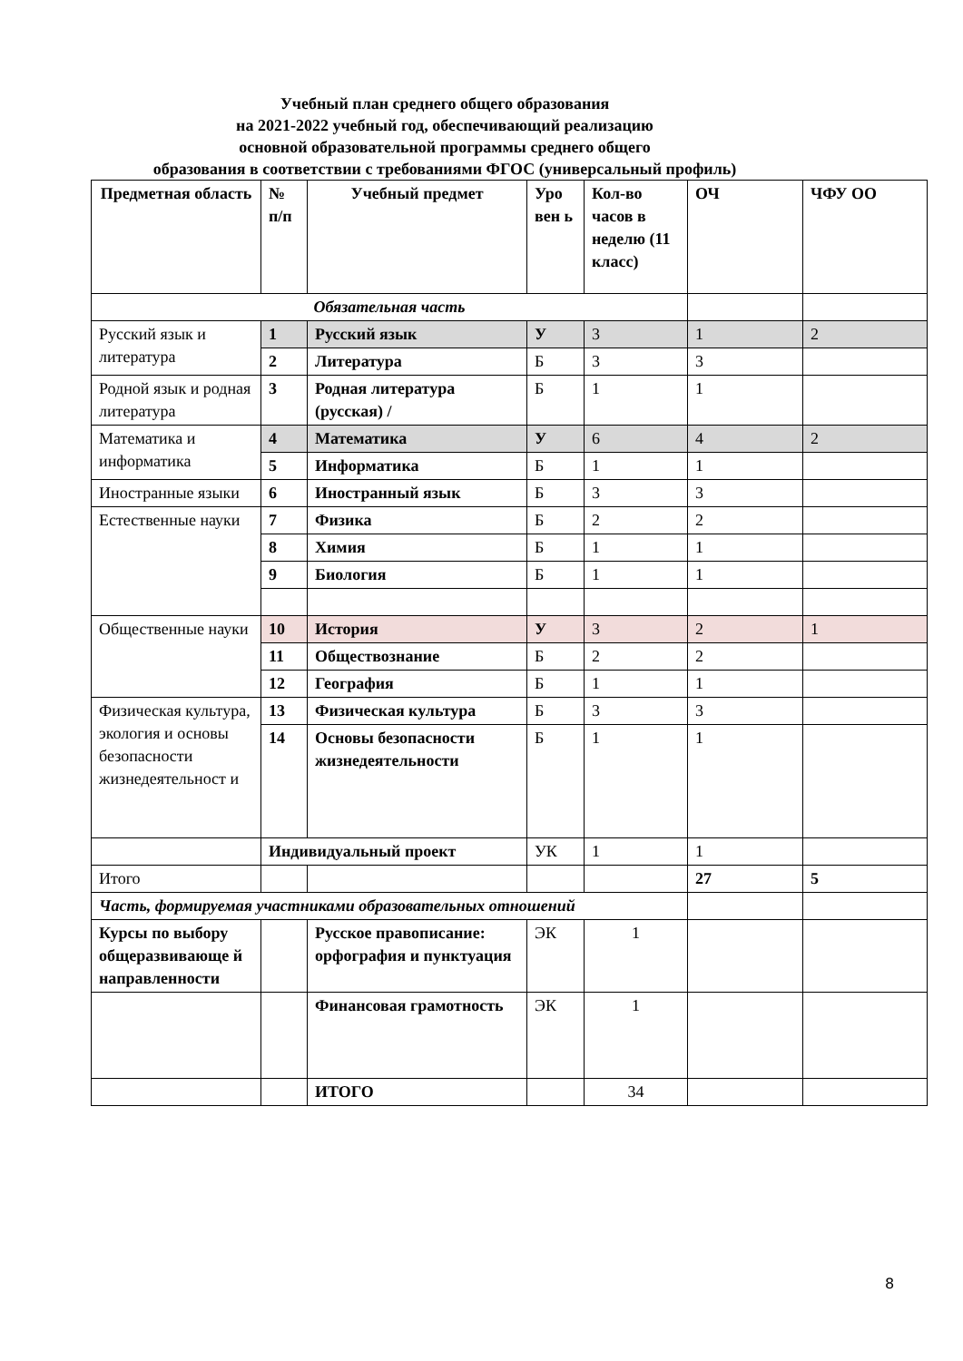Учебный план среднего общего образования
на 2021-2022 учебный год, обеспечивающий реализацию
основной образовательной программы среднего общего
образования в соответствии с требованиями ФГОС (универсальный профиль)
| Предметная область | № п/п | Учебный предмет | Уро вен ь | Кол-во часов в неделю (11 класс) | ОЧ | ЧФУ ОО |
| --- | --- | --- | --- | --- | --- | --- |
| Обязательная часть | | | | | | |
| Русский язык и литература | 1 | Русский язык | У | 3 | 1 | 2 |
| | 2 | Литература | Б | 3 | 3 | |
| Родной язык и родная литература | 3 | Родная литература (русская) / | Б | 1 | 1 | |
| Математика и информатика | 4 | Математика | У | 6 | 4 | 2 |
| | 5 | Информатика | Б | 1 | 1 | |
| Иностранные языки | 6 | Иностранный язык | Б | 3 | 3 | |
| Естественные науки | 7 | Физика | Б | 2 | 2 | |
| | 8 | Химия | Б | 1 | 1 | |
| | 9 | Биология | Б | 1 | 1 | |
| Общественные науки | 10 | История | У | 3 | 2 | 1 |
| | 11 | Обществознание | Б | 2 | 2 | |
| | 12 | География | Б | 1 | 1 | |
| Физическая культура, экология и основы безопасности жизнедеятельност и | 13 | Физическая культура | Б | 3 | 3 | |
| | 14 | Основы безопасности жизнедеятельности | Б | 1 | 1 | |
| | Индивидуальный проект | | УК | 1 | 1 | |
| Итого | | | | | 27 | 5 |
| Часть, формируемая участниками образовательных отношений | | | | | | |
| Курсы по выбору общеразвивающе й направленности | | Русское правописание: орфография и пунктуация | ЭК | 1 | | |
| | | Финансовая грамотность | ЭК | 1 | | |
| | | ИТОГО | | 34 | | |
8